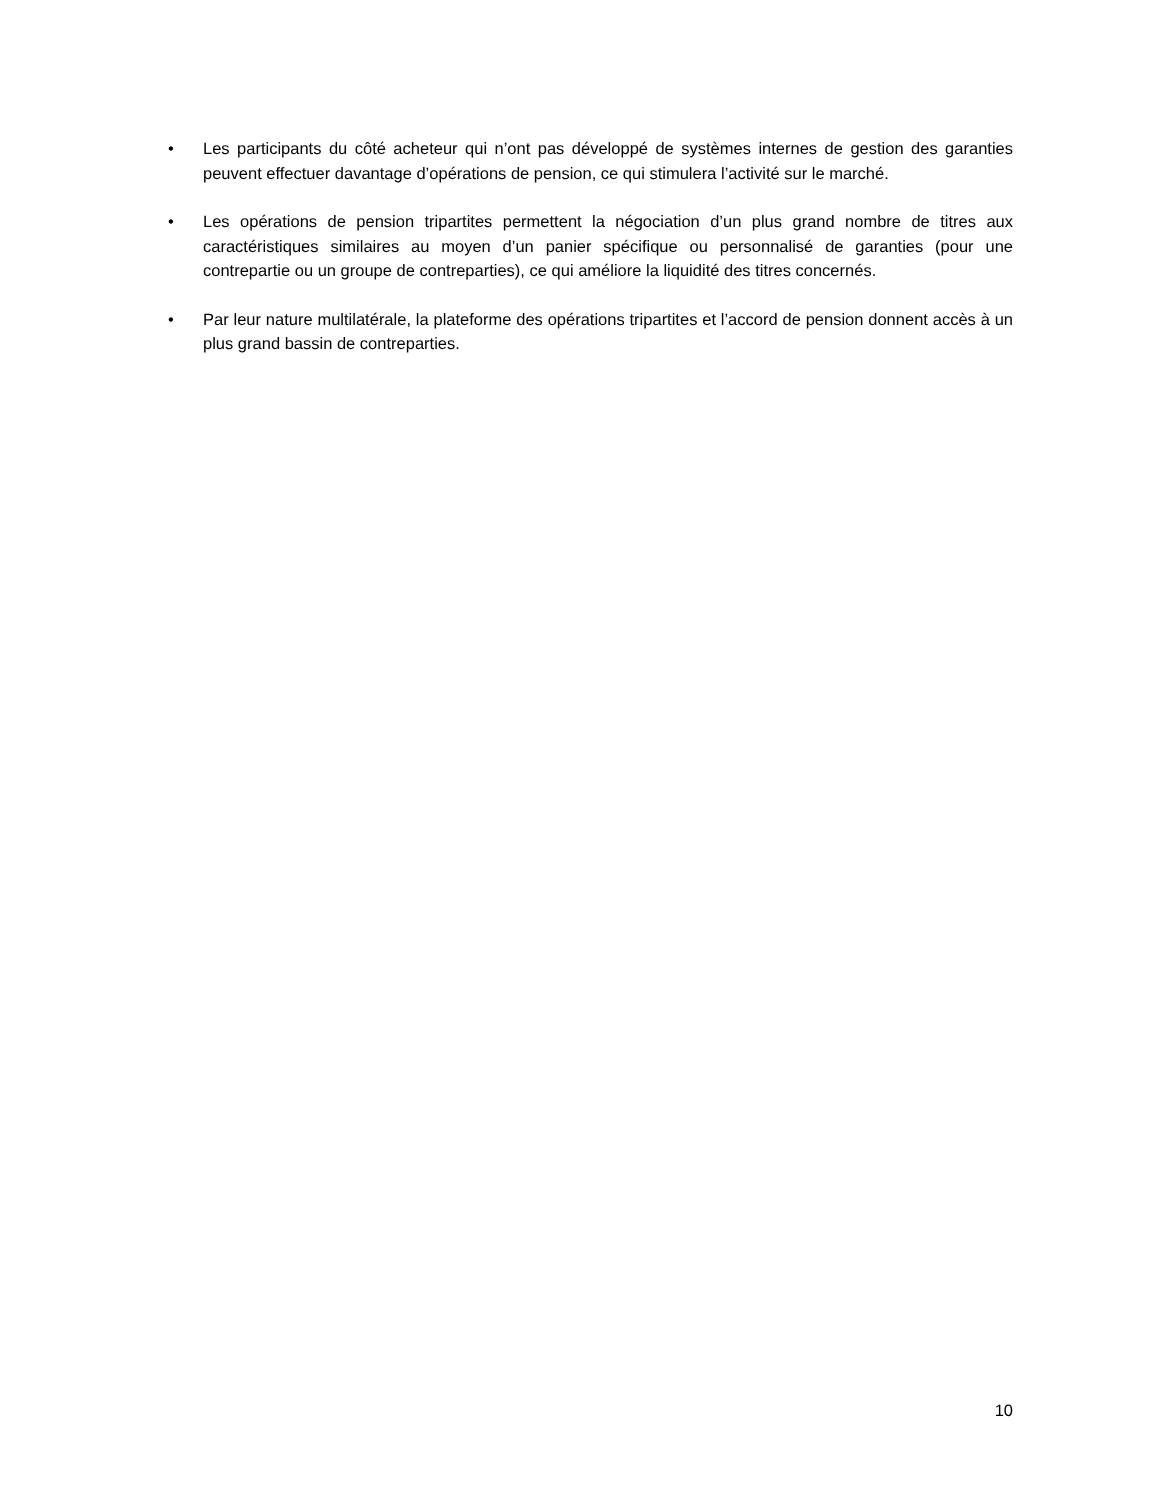• Les participants du côté acheteur qui n’ont pas développé de systèmes internes de gestion des garanties peuvent effectuer davantage d’opérations de pension, ce qui stimulera l’activité sur le marché.
• Les opérations de pension tripartites permettent la négociation d’un plus grand nombre de titres aux caractéristiques similaires au moyen d’un panier spécifique ou personnalisé de garanties (pour une contrepartie ou un groupe de contreparties), ce qui améliore la liquidité des titres concernés.
• Par leur nature multilatérale, la plateforme des opérations tripartites et l’accord de pension donnent accès à un plus grand bassin de contreparties.
10